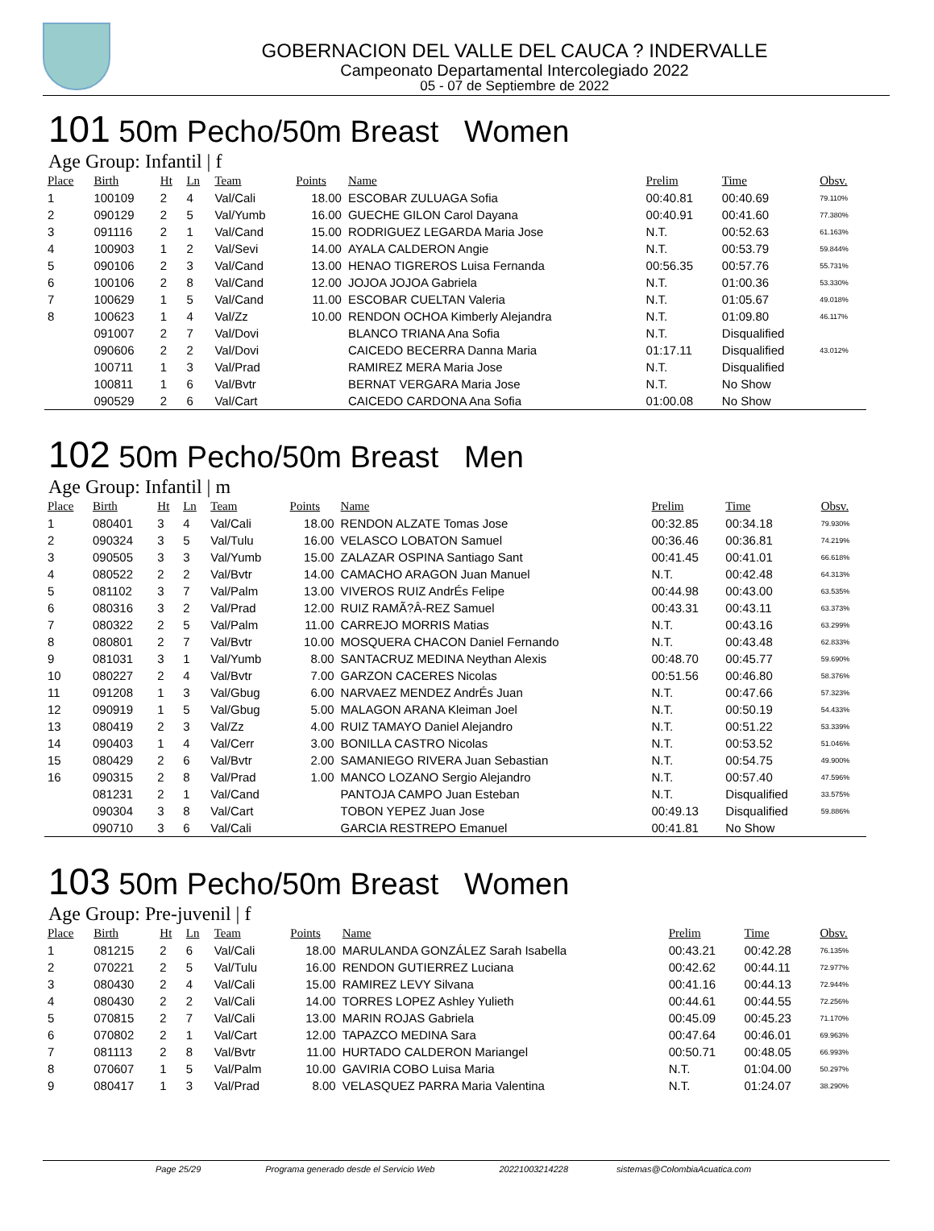GOBERNACION DEL VALLE DEL CAUCA ? INDERVALLE
Campeonato Departamental Intercolegiado 2022
05 - 07 de Septiembre de 2022
101 50m Pecho/50m Breast Women
Age Group: Infantil | f
| Place | Birth | Ht | Ln | Team | Points | Name | Prelim | Time | Obsv. |
| --- | --- | --- | --- | --- | --- | --- | --- | --- | --- |
| 1 | 100109 | 2 | 4 | Val/Cali | 18.00 | ESCOBAR ZULUAGA Sofia | 00:40.81 | 00:40.69 | 79.110% |
| 2 | 090129 | 2 | 5 | Val/Yumb | 16.00 | GUECHE GILON Carol Dayana | 00:40.91 | 00:41.60 | 77.380% |
| 3 | 091116 | 2 | 1 | Val/Cand | 15.00 | RODRIGUEZ LEGARDA Maria Jose | N.T. | 00:52.63 | 61.163% |
| 4 | 100903 | 1 | 2 | Val/Sevi | 14.00 | AYALA CALDERON Angie | N.T. | 00:53.79 | 59.844% |
| 5 | 090106 | 2 | 3 | Val/Cand | 13.00 | HENAO TIGREROS Luisa Fernanda | 00:56.35 | 00:57.76 | 55.731% |
| 6 | 100106 | 2 | 8 | Val/Cand | 12.00 | JOJOA JOJOA Gabriela | N.T. | 01:00.36 | 53.330% |
| 7 | 100629 | 1 | 5 | Val/Cand | 11.00 | ESCOBAR CUELTAN Valeria | N.T. | 01:05.67 | 49.018% |
| 8 | 100623 | 1 | 4 | Val/Zz | 10.00 | RENDON OCHOA Kimberly Alejandra | N.T. | 01:09.80 | 46.117% |
| | 091007 | 2 | 7 | Val/Dovi | | BLANCO TRIANA Ana Sofia | N.T. | Disqualified | |
| | 090606 | 2 | 2 | Val/Dovi | | CAICEDO BECERRA Danna Maria | 01:17.11 | Disqualified | 43.012% |
| | 100711 | 1 | 3 | Val/Prad | | RAMIREZ MERA Maria Jose | N.T. | Disqualified | |
| | 100811 | 1 | 6 | Val/Bvtr | | BERNAT VERGARA Maria Jose | N.T. | No Show | |
| | 090529 | 2 | 6 | Val/Cart | | CAICEDO CARDONA Ana Sofia | 01:00.08 | No Show | |
102 50m Pecho/50m Breast Men
Age Group: Infantil | m
| Place | Birth | Ht | Ln | Team | Points | Name | Prelim | Time | Obsv. |
| --- | --- | --- | --- | --- | --- | --- | --- | --- | --- |
| 1 | 080401 | 3 | 4 | Val/Cali | 18.00 | RENDON ALZATE Tomas Jose | 00:32.85 | 00:34.18 | 79.930% |
| 2 | 090324 | 3 | 5 | Val/Tulu | 16.00 | VELASCO LOBATON Samuel | 00:36.46 | 00:36.81 | 74.219% |
| 3 | 090505 | 3 | 3 | Val/Yumb | 15.00 | ZALAZAR OSPINA Santiago Sant | 00:41.45 | 00:41.01 | 66.618% |
| 4 | 080522 | 2 | 2 | Val/Bvtr | 14.00 | CAMACHO ARAGON Juan Manuel | N.T. | 00:42.48 | 64.313% |
| 5 | 081102 | 3 | 7 | Val/Palm | 13.00 | VIVEROS RUIZ AndrÉs Felipe | 00:44.98 | 00:43.00 | 63.535% |
| 6 | 080316 | 3 | 2 | Val/Prad | 12.00 | RUIZ RAMÃ?Â-REZ Samuel | 00:43.31 | 00:43.11 | 63.373% |
| 7 | 080322 | 2 | 5 | Val/Palm | 11.00 | CARREJO MORRIS Matias | N.T. | 00:43.16 | 63.299% |
| 8 | 080801 | 2 | 7 | Val/Bvtr | 10.00 | MOSQUERA CHACON Daniel Fernando | N.T. | 00:43.48 | 62.833% |
| 9 | 081031 | 3 | 1 | Val/Yumb | 8.00 | SANTACRUZ MEDINA Neythan Alexis | 00:48.70 | 00:45.77 | 59.690% |
| 10 | 080227 | 2 | 4 | Val/Bvtr | 7.00 | GARZON CACERES Nicolas | 00:51.56 | 00:46.80 | 58.376% |
| 11 | 091208 | 1 | 3 | Val/Gbug | 6.00 | NARVAEZ MENDEZ AndrÉs Juan | N.T. | 00:47.66 | 57.323% |
| 12 | 090919 | 1 | 5 | Val/Gbug | 5.00 | MALAGON ARANA Kleiman Joel | N.T. | 00:50.19 | 54.433% |
| 13 | 080419 | 2 | 3 | Val/Zz | 4.00 | RUIZ TAMAYO Daniel Alejandro | N.T. | 00:51.22 | 53.339% |
| 14 | 090403 | 1 | 4 | Val/Cerr | 3.00 | BONILLA CASTRO Nicolas | N.T. | 00:53.52 | 51.046% |
| 15 | 080429 | 2 | 6 | Val/Bvtr | 2.00 | SAMANIEGO RIVERA Juan Sebastian | N.T. | 00:54.75 | 49.900% |
| 16 | 090315 | 2 | 8 | Val/Prad | 1.00 | MANCO LOZANO Sergio Alejandro | N.T. | 00:57.40 | 47.596% |
| | 081231 | 2 | 1 | Val/Cand | | PANTOJA CAMPO Juan Esteban | N.T. | Disqualified | 33.575% |
| | 090304 | 3 | 8 | Val/Cart | | TOBON YEPEZ Juan Jose | 00:49.13 | Disqualified | 59.886% |
| | 090710 | 3 | 6 | Val/Cali | | GARCIA RESTREPO Emanuel | 00:41.81 | No Show | |
103 50m Pecho/50m Breast Women
Age Group: Pre-juvenil | f
| Place | Birth | Ht | Ln | Team | Points | Name | Prelim | Time | Obsv. |
| --- | --- | --- | --- | --- | --- | --- | --- | --- | --- |
| 1 | 081215 | 2 | 6 | Val/Cali | 18.00 | MARULANDA GONZÁLEZ Sarah Isabella | 00:43.21 | 00:42.28 | 76.135% |
| 2 | 070221 | 2 | 5 | Val/Tulu | 16.00 | RENDON GUTIERREZ Luciana | 00:42.62 | 00:44.11 | 72.977% |
| 3 | 080430 | 2 | 4 | Val/Cali | 15.00 | RAMIREZ LEVY Silvana | 00:41.16 | 00:44.13 | 72.944% |
| 4 | 080430 | 2 | 2 | Val/Cali | 14.00 | TORRES LOPEZ Ashley Yulieth | 00:44.61 | 00:44.55 | 72.256% |
| 5 | 070815 | 2 | 7 | Val/Cali | 13.00 | MARIN ROJAS Gabriela | 00:45.09 | 00:45.23 | 71.170% |
| 6 | 070802 | 2 | 1 | Val/Cart | 12.00 | TAPAZCO MEDINA Sara | 00:47.64 | 00:46.01 | 69.963% |
| 7 | 081113 | 2 | 8 | Val/Bvtr | 11.00 | HURTADO CALDERON Mariangel | 00:50.71 | 00:48.05 | 66.993% |
| 8 | 070607 | 1 | 5 | Val/Palm | 10.00 | GAVIRIA COBO Luisa Maria | N.T. | 01:04.00 | 50.297% |
| 9 | 080417 | 1 | 3 | Val/Prad | 8.00 | VELASQUEZ PARRA Maria Valentina | N.T. | 01:24.07 | 38.290% |
Page 25/29 Programa generado desde el Servicio Web 20221003214228 sistemas@ColombiaAcuatica.com